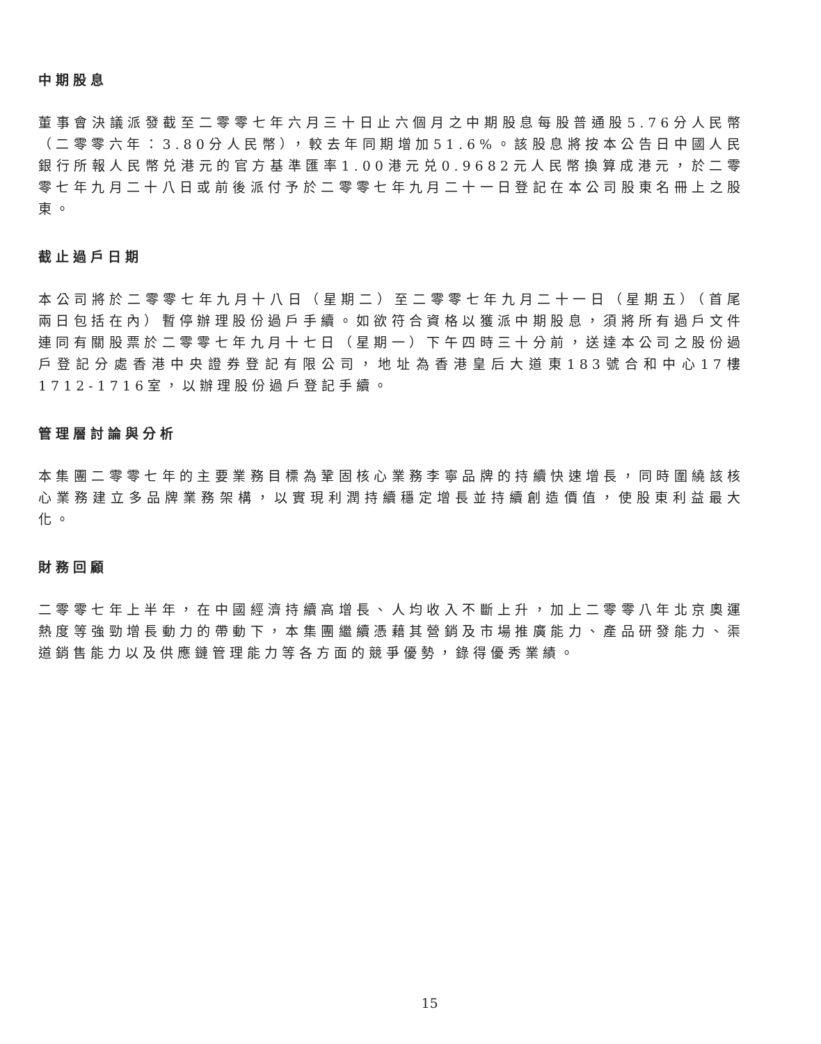中期股息
董事會決議派發截至二零零七年六月三十日止六個月之中期股息每股普通股5.76分人民幣（二零零六年：3.80分人民幣），較去年同期增加51.6%。該股息將按本公告日中國人民銀行所報人民幣兑港元的官方基準匯率1.00港元兑0.9682元人民幣換算成港元，於二零零七年九月二十八日或前後派付予於二零零七年九月二十一日登記在本公司股東名冊上之股東。
截止過戶日期
本公司將於二零零七年九月十八日（星期二）至二零零七年九月二十一日（星期五）（首尾兩日包括在內）暫停辦理股份過戶手續。如欲符合資格以獲派中期股息，須將所有過戶文件連同有關股票於二零零七年九月十七日（星期一）下午四時三十分前，送達本公司之股份過戶登記分處香港中央證券登記有限公司，地址為香港皇后大道東183號合和中心17樓1712-1716室，以辦理股份過戶登記手續。
管理層討論與分析
本集團二零零七年的主要業務目標為鞏固核心業務李寧品牌的持續快速增長，同時圍繞該核心業務建立多品牌業務架構，以實現利潤持續穩定增長並持續創造價值，使股東利益最大化。
財務回顧
二零零七年上半年，在中國經濟持續高增長、人均收入不斷上升，加上二零零八年北京奧運熱度等強勁增長動力的帶動下，本集團繼續憑藉其營銷及市場推廣能力、產品研發能力、渠道銷售能力以及供應鏈管理能力等各方面的競爭優勢，錄得優秀業績。
15